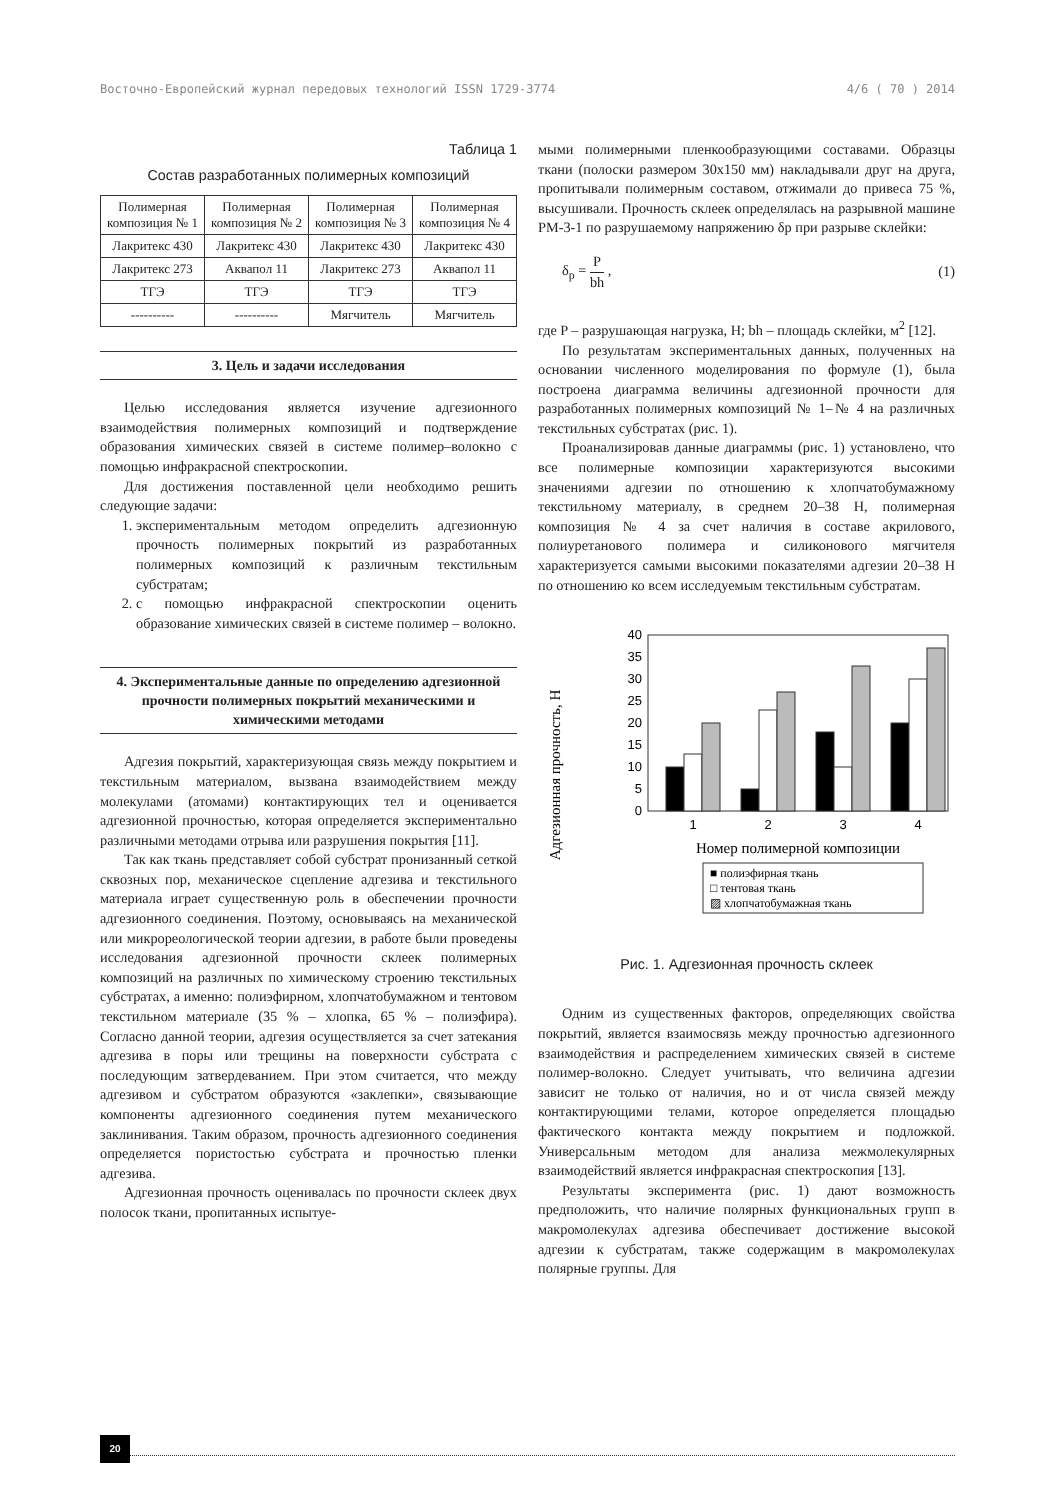Восточно-Европейский журнал передовых технологий ISSN 1729-3774 4/6 ( 70 ) 2014
Таблица 1
Состав разработанных полимерных композиций
| Полимерная композиция № 1 | Полимерная композиция № 2 | Полимерная композиция № 3 | Полимерная композиция № 4 |
| Лакритекс 430 | Лакритекс 430 | Лакритекс 430 | Лакритекс 430 |
| Лакритекс 273 | Аквапол 11 | Лакритекс 273 | Аквапол 11 |
| ТГЭ | ТГЭ | ТГЭ | ТГЭ |
| ---------- | ---------- | Мягчитель | Мягчитель |
3. Цель и задачи исследования
Целью исследования является изучение адгезионного взаимодействия полимерных композиций и подтверждение образования химических связей в системе полимер–волокно с помощью инфракрасной спектроскопии.
Для достижения поставленной цели необходимо решить следующие задачи:
1. экспериментальным методом определить адгезионную прочность полимерных покрытий из разработанных полимерных композиций к различным текстильным субстратам;
2. с помощью инфракрасной спектроскопии оценить образование химических связей в системе полимер – волокно.
4. Экспериментальные данные по определению адгезионной прочности полимерных покрытий механическими и химическими методами
Адгезия покрытий, характеризующая связь между покрытием и текстильным материалом, вызвана взаимодействием между молекулами (атомами) контактирующих тел и оценивается адгезионной прочностью, которая определяется экспериментально различными методами отрыва или разрушения покрытия [11].
Так как ткань представляет собой субстрат пронизанный сеткой сквозных пор, механическое сцепление адгезива и текстильного материала играет существенную роль в обеспечении прочности адгезионного соединения. Поэтому, основываясь на механической или микрореологической теории адгезии, в работе были проведены исследования адгезионной прочности склеек полимерных композиций на различных по химическому строению текстильных субстратах, а именно: полиэфирном, хлопчатобумажном и тентовом текстильном материале (35 % – хлопка, 65 % – полиэфира). Согласно данной теории, адгезия осуществляется за счет затекания адгезива в поры или трещины на поверхности субстрата с последующим затвердеванием. При этом считается, что между адгезивом и субстратом образуются «заклепки», связывающие компоненты адгезионного соединения путем механического заклинивания. Таким образом, прочность адгезионного соединения определяется пористостью субстрата и прочностью пленки адгезива.
Адгезионная прочность оценивалась по прочности склеек двух полосок ткани, пропитанных испытуе-
мыми полимерными пленкообразующими составами. Образцы ткани (полоски размером 30х150 мм) накладывали друг на друга, пропитывали полимерным составом, отжимали до привеса 75 %, высушивали. Прочность склеек определялась на разрывной машине РМ-3-1 по разрушаемому напряжению δр при разрыве склейки:
δ<sub>р</sub> = P bh , (1)
где P – разрушающая нагрузка, Н; bh – площадь склейки, м<sup>2</sup> [12].
По результатам экспериментальных данных, полученных на основании численного моделирования по формуле (1), была построена диаграмма величины адгезионной прочности для разработанных полимерных композиций № 1–№ 4 на различных текстильных субстратах (рис. 1).
Проанализировав данные диаграммы (рис. 1) установлено, что все полимерные композиции характеризуются высокими значениями адгезии по отношению к хлопчатобумажному текстильному материалу, в среднем 20–38 Н, полимерная композиция № 4 за счет наличия в составе акрилового, полиуретанового полимера и силиконового мягчителя характеризуется самыми высокими показателями адгезии 20–38 Н по отношению ко всем исследуемым текстильным субстратам.
Адгезионная прочность, Н
0
5
10
15
20
25
30
35
40
1
2
3
4
Номер полимерной композиции
■ полиэфирная ткань
□ тентовая ткань
▨ хлопчатобумажная ткань
Рис. 1. Адгезионная прочность склеек
Одним из существенных факторов, определяющих свойства покрытий, является взаимосвязь между прочностью адгезионного взаимодействия и распределением химических связей в системе полимер-волокно. Следует учитывать, что величина адгезии зависит не только от наличия, но и от числа связей между контактирующими телами, которое определяется площадью фактического контакта между покрытием и подложкой. Универсальным методом для анализа межмолекулярных взаимодействий является инфракрасная спектроскопия [13].
Результаты эксперимента (рис. 1) дают возможность предположить, что наличие полярных функциональных групп в макромолекулах адгезива обеспечивает достижение высокой адгезии к субстратам, также содержащим в макромолекулах полярные группы. Для
20